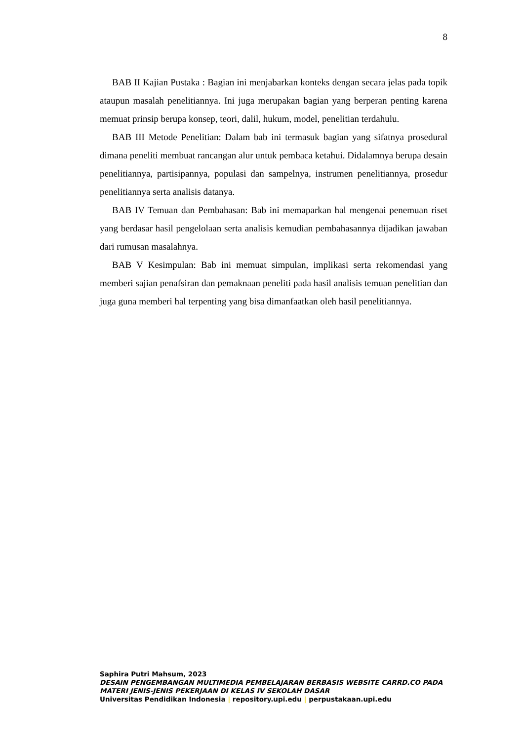8
BAB II Kajian Pustaka : Bagian ini menjabarkan konteks dengan secara jelas pada topik ataupun masalah penelitiannya. Ini juga merupakan bagian yang berperan penting karena memuat prinsip berupa konsep, teori, dalil, hukum, model, penelitian terdahulu.
BAB III Metode Penelitian: Dalam bab ini termasuk bagian yang sifatnya prosedural dimana peneliti membuat rancangan alur untuk pembaca ketahui. Didalamnya berupa desain penelitiannya, partisipannya, populasi dan sampelnya, instrumen penelitiannya, prosedur penelitiannya serta analisis datanya.
BAB IV Temuan dan Pembahasan: Bab ini memaparkan hal mengenai penemuan riset yang berdasar hasil pengelolaan serta analisis kemudian pembahasannya dijadikan jawaban dari rumusan masalahnya.
BAB V Kesimpulan: Bab ini memuat simpulan, implikasi serta rekomendasi yang memberi sajian penafsiran dan pemaknaan peneliti pada hasil analisis temuan penelitian dan juga guna memberi hal terpenting yang bisa dimanfaatkan oleh hasil penelitiannya.
Saphira Putri Mahsum, 2023
DESAIN PENGEMBANGAN MULTIMEDIA PEMBELAJARAN BERBASIS WEBSITE CARRD.CO PADA MATERI JENIS-JENIS PEKERJAAN DI KELAS IV SEKOLAH DASAR
Universitas Pendidikan Indonesia | repository.upi.edu | perpustakaan.upi.edu